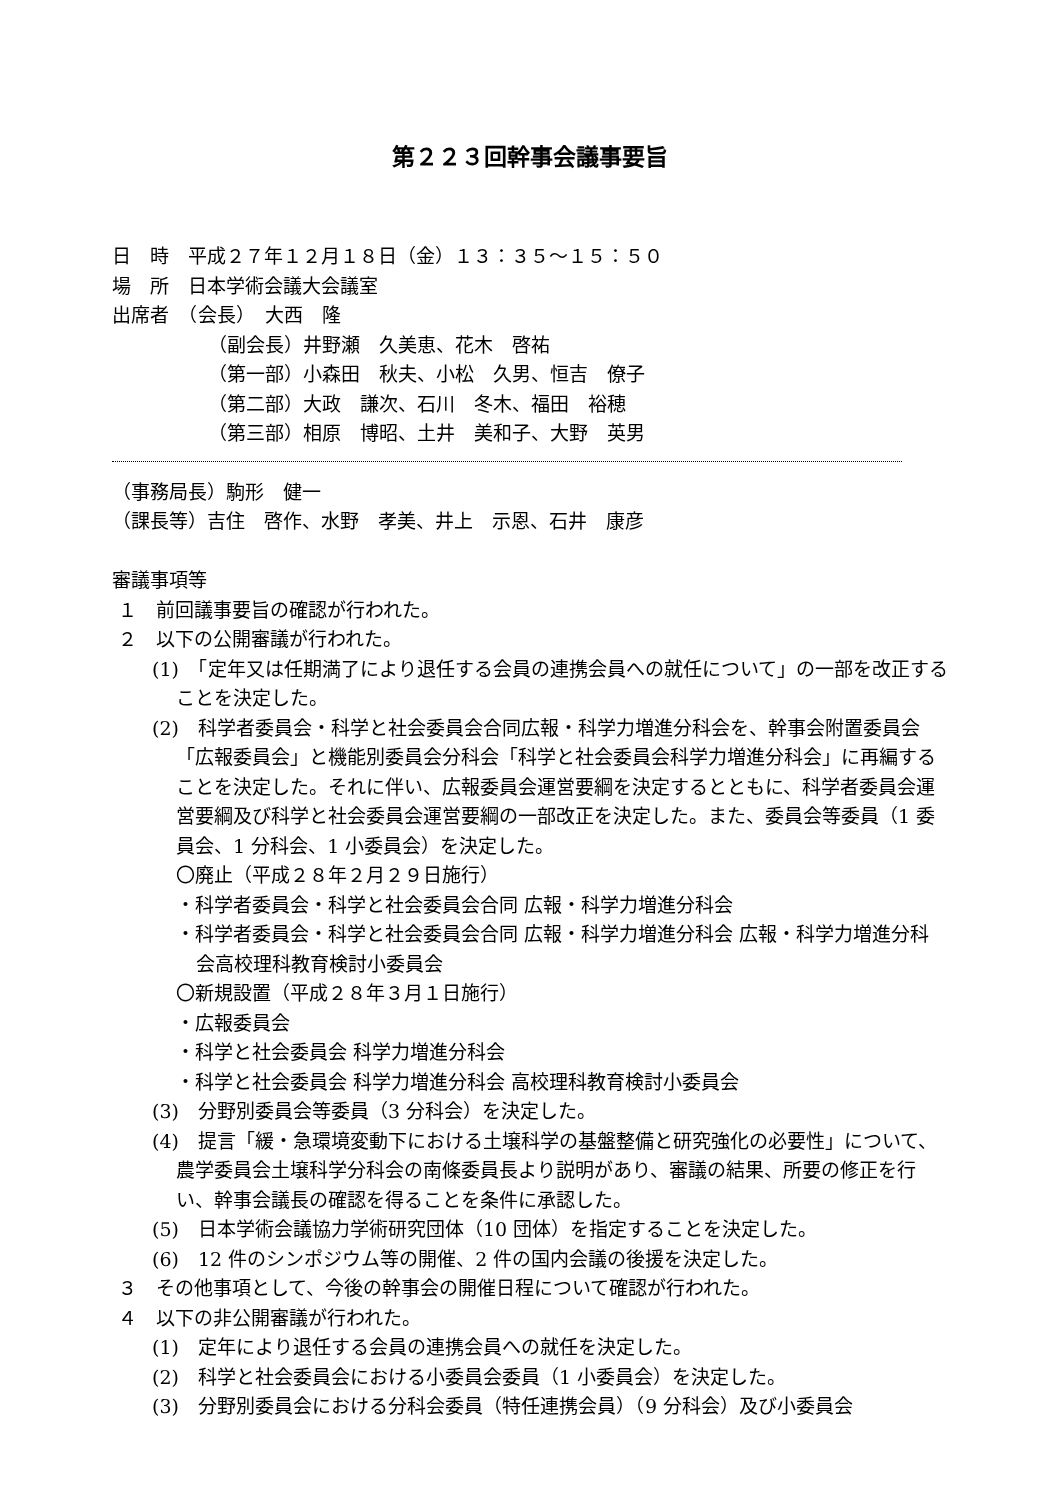第２２３回幹事会議事要旨
日　時　平成２７年１２月１８日（金）１３：３５～１５：５０
場　所　日本学術会議大会議室
出席者　（会長）　大西　隆
（副会長）井野瀬　久美恵、花木　啓祐
（第一部）小森田　秋夫、小松　久男、恒吉　僚子
（第二部）大政　謙次、石川　冬木、福田　裕穂
（第三部）相原　博昭、土井　美和子、大野　英男
（事務局長）駒形　健一
（課長等）吉住　啓作、水野　孝美、井上　示恩、石井　康彦
審議事項等
１　前回議事要旨の確認が行われた。
２　以下の公開審議が行われた。
(1)　「定年又は任期満了により退任する会員の連携会員への就任について」の一部を改正することを決定した。
(2)　科学者委員会・科学と社会委員会合同広報・科学力増進分科会を、幹事会附置委員会「広報委員会」と機能別委員会分科会「科学と社会委員会科学力増進分科会」に再編することを決定した。それに伴い、広報委員会運営要綱を決定するとともに、科学者委員会運営要綱及び科学と社会委員会運営要綱の一部改正を決定した。また、委員会等委員（1 委員会、1 分科会、1 小委員会）を決定した。
〇廃止（平成２８年２月２９日施行）
・科学者委員会・科学と社会委員会合同 広報・科学力増進分科会
・科学者委員会・科学と社会委員会合同 広報・科学力増進分科会 広報・科学力増進分科会高校理科教育検討小委員会
〇新規設置（平成２８年３月１日施行）
・広報委員会
・科学と社会委員会 科学力増進分科会
・科学と社会委員会 科学力増進分科会 高校理科教育検討小委員会
(3)　分野別委員会等委員（3 分科会）を決定した。
(4)　提言「緩・急環境変動下における土壌科学の基盤整備と研究強化の必要性」について、農学委員会土壌科学分科会の南條委員長より説明があり、審議の結果、所要の修正を行い、幹事会議長の確認を得ることを条件に承認した。
(5)　日本学術会議協力学術研究団体（10 団体）を指定することを決定した。
(6)　12 件のシンポジウム等の開催、2 件の国内会議の後援を決定した。
３　その他事項として、今後の幹事会の開催日程について確認が行われた。
４　以下の非公開審議が行われた。
(1)　定年により退任する会員の連携会員への就任を決定した。
(2)　科学と社会委員会における小委員会委員（1 小委員会）を決定した。
(3)　分野別委員会における分科会委員（特任連携会員）（9 分科会）及び小委員会